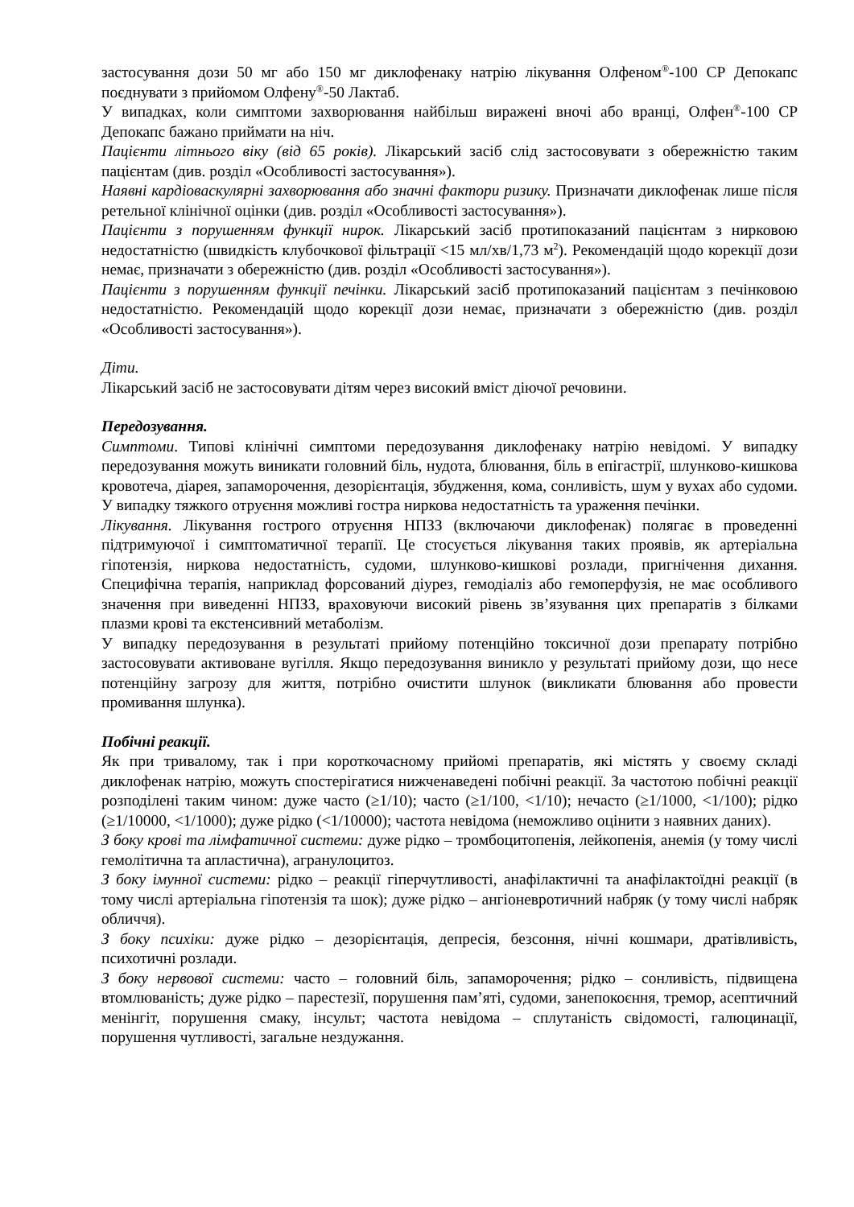застосування дози 50 мг або 150 мг диклофенаку натрію лікування Олфеном<sup>®</sup>-100 СР Депокапс поєднувати з прийомом Олфену<sup>®</sup>-50 Лактаб.
У випадках, коли симптоми захворювання найбільш виражені вночі або вранці, Олфен<sup>®</sup>-100 СР Депокапс бажано приймати на ніч.
Пацієнти літнього віку (від 65 років). Лікарський засіб слід застосовувати з обережністю таким пацієнтам (див. розділ «Особливості застосування»).
Наявні кардіоваскулярні захворювання або значні фактори ризику. Призначати диклофенак лише після ретельної клінічної оцінки (див. розділ «Особливості застосування»).
Пацієнти з порушенням функції нирок. Лікарський засіб протипоказаний пацієнтам з нирковою недостатністю (швидкість клубочкової фільтрації <15 мл/хв/1,73 м<sup>2</sup>). Рекомендацій щодо корекції дози немає, призначати з обережністю (див. розділ «Особливості застосування»).
Пацієнти з порушенням функції печінки. Лікарський засіб протипоказаний пацієнтам з печінковою недостатністю. Рекомендацій щодо корекції дози немає, призначати з обережністю (див. розділ «Особливості застосування»).
Діти.
Лікарський засіб не застосовувати дітям через високий вміст діючої речовини.
Передозування.
Симптоми. Типові клінічні симптоми передозування диклофенаку натрію невідомі. У випадку передозування можуть виникати головний біль, нудота, блювання, біль в епігастрії, шлунково-кишкова кровотеча, діарея, запаморочення, дезорієнтація, збудження, кома, сонливість, шум у вухах або судоми. У випадку тяжкого отруєння можливі гостра ниркова недостатність та ураження печінки.
Лікування. Лікування гострого отруєння НПЗЗ (включаючи диклофенак) полягає в проведенні підтримуючої і симптоматичної терапії. Це стосується лікування таких проявів, як артеріальна гіпотензія, ниркова недостатність, судоми, шлунково-кишкові розлади, пригнічення дихання. Специфічна терапія, наприклад форсований діурез, гемодіаліз або гемоперфузія, не має особливого значення при виведенні НПЗЗ, враховуючи високий рівень зв’язування цих препаратів з білками плазми крові та екстенсивний метаболізм.
У випадку передозування в результаті прийому потенційно токсичної дози препарату потрібно застосовувати активоване вугілля. Якщо передозування виникло у результаті прийому дози, що несе потенційну загрозу для життя, потрібно очистити шлунок (викликати блювання або провести промивання шлунка).
Побічні реакції.
Як при тривалому, так і при короткочасному прийомі препаратів, які містять у своєму складі диклофенак натрію, можуть спостерігатися нижченаведені побічні реакції. За частотою побічні реакції розподілені таким чином: дуже часто (≥1/10); часто (≥1/100, <1/10); нечасто (≥1/1000, <1/100); рідко (≥1/10000, <1/1000); дуже рідко (<1/10000); частота невідома (неможливо оцінити з наявних даних).
З боку крові та лімфатичної системи: дуже рідко – тромбоцитопенія, лейкопенія, анемія (у тому числі гемолітична та апластична), агранулоцитоз.
З боку імунної системи: рідко – реакції гіперчутливості, анафілактичні та анафілактоїдні реакції (в тому числі артеріальна гіпотензія та шок); дуже рідко – ангіоневротичний набряк (у тому числі набряк обличчя).
З боку психіки: дуже рідко – дезорієнтація, депресія, безсоння, нічні кошмари, дратівливість, психотичні розлади.
З боку нервової системи: часто – головний біль, запаморочення; рідко – сонливість, підвищена втомлюваність; дуже рідко – парестезії, порушення пам’яті, судоми, занепокоєння, тремор, асептичний менінгіт, порушення смаку, інсульт; частота невідома – сплутаність свідомості, галюцинації, порушення чутливості, загальне нездужання.